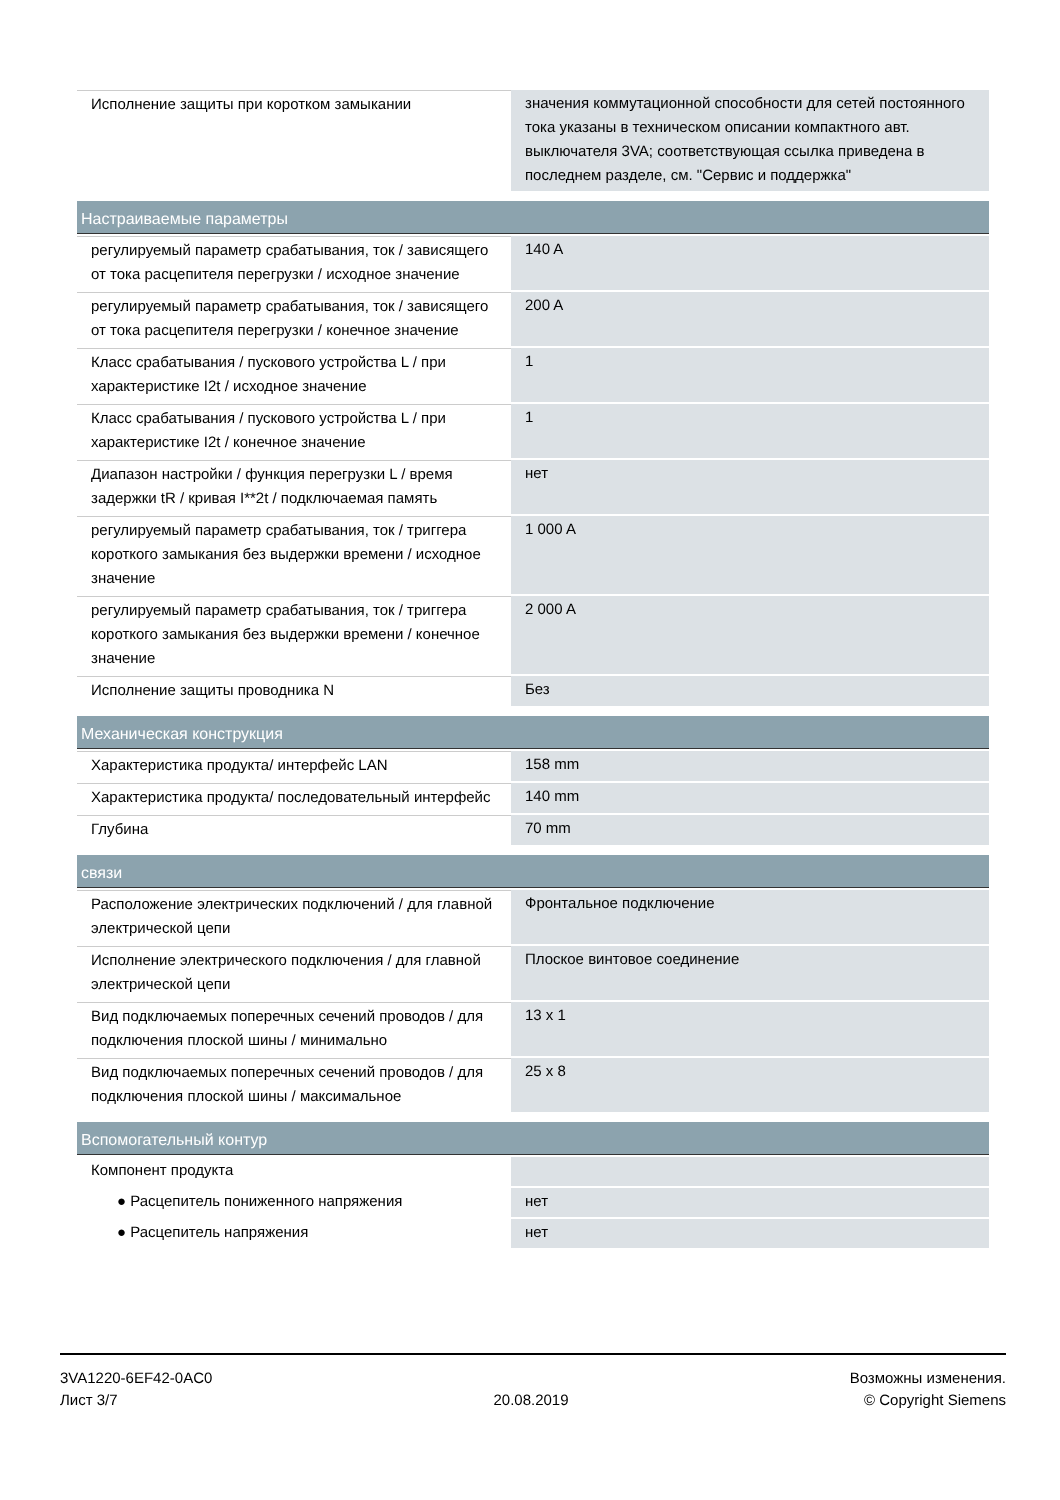| Исполнение защиты при коротком замыкании | значения коммутационной способности для сетей постоянного тока указаны в техническом описании компактного авт. выключателя 3VA; соответствующая ссылка приведена в последнем разделе, см. "Сервис и поддержка" |
| Настраиваемые параметры | |
| регулируемый параметр срабатывания, ток / зависящего от тока расцепителя перегрузки / исходное значение | 140 A |
| регулируемый параметр срабатывания, ток / зависящего от тока расцепителя перегрузки / конечное значение | 200 A |
| Класс срабатывания / пускового устройства L / при характеристике I2t / исходное значение | 1 |
| Класс срабатывания / пускового устройства L / при характеристике I2t / конечное значение | 1 |
| Диапазон настройки / функция перегрузки L / время задержки tR / кривая I**2t / подключаемая память | нет |
| регулируемый параметр срабатывания, ток / триггера короткого замыкания без выдержки времени / исходное значение | 1 000 A |
| регулируемый параметр срабатывания, ток / триггера короткого замыкания без выдержки времени / конечное значение | 2 000 A |
| Исполнение защиты проводника N | Без |
| Механическая конструкция | |
| Характеристика продукта/ интерфейс LAN | 158 mm |
| Характеристика продукта/ последовательный интерфейс | 140 mm |
| Глубина | 70 mm |
| связи | |
| Расположение электрических подключений / для главной электрической цепи | Фронтальное подключение |
| Исполнение электрического подключения / для главной электрической цепи | Плоское винтовое соединение |
| Вид подключаемых поперечных сечений проводов / для подключения плоской шины / минимально | 13 x 1 |
| Вид подключаемых поперечных сечений проводов / для подключения плоской шины / максимальное | 25 x 8 |
| Вспомогательный контур | |
| Компонент продукта | |
| ● Расцепитель пониженного напряжения | нет |
| ● Расцепитель напряжения | нет |
3VA1220-6EF42-0AC0
Лист 3/7
20.08.2019
Возможны изменения.
© Copyright Siemens